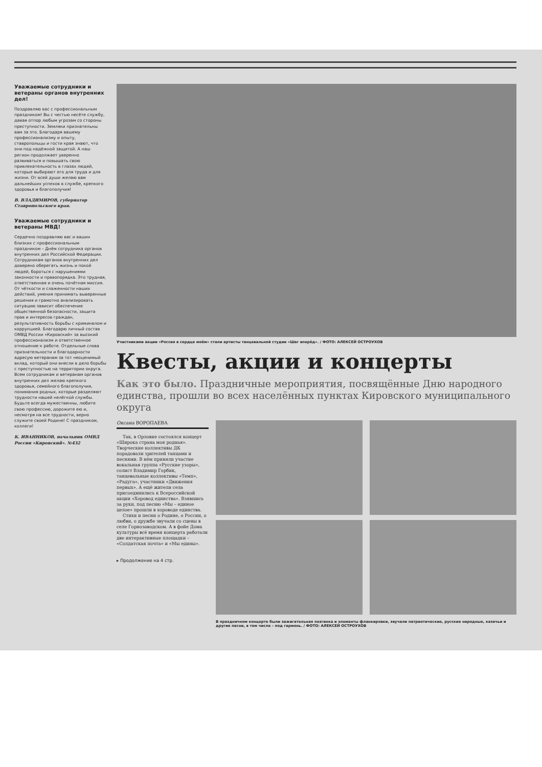Уважаемые сотрудники и ветераны органов внутренних дел!
Поздравляю вас с профессиональным праздником! Вы с честью несёте службу, давая отпор любым угрозам со стороны преступности. Земляки признательны вам за это. Благодаря вашему профессионализму и опыту, ставропольцы и гости края знают, что они под надёжной защитой. А наш регион продолжает уверенно развиваться и повышать свою привлекательность в глазах людей, которые выбирают его для труда и для жизни. От всей души желаю вам дальнейших успехов в службе, крепкого здоровья и благополучия!
В. ВЛАДИМИРОВ, губернатор Ставропольского края.
Уважаемые сотрудники и ветераны МВД!
Сердечно поздравляю вас и ваших близких с профессиональным праздником – Днём сотрудника органов внутренних дел Российской Федерации.
Сотрудникам органов внутренних дел доверено оберегать жизнь и покой людей, бороться с нарушениями законности и правопорядка. Это трудная, ответственная и очень почётная миссия. От чёткости и слаженности наших действий, умения принимать выверенные решения и грамотно анализировать ситуацию зависит обеспечение общественной безопасности, защита прав и интересов граждан, результативность борьбы с криминалом и коррупцией. Благодарю личный состав ОМВД России «Кировский» за высокий профессионализм и ответственное отношение к работе. Отдельные слова признательности и благодарности адресую ветеранам за тот неоценимый вклад, который они внесли в дело борьбы с преступностью на территории округа. Всем сотрудникам и ветеранам органов внутренних дел желаю крепкого здоровья, семейного благополучия, понимания родных, которые разделяют трудности нашей нелёгкой службы. Будьте всегда мужественны, любите свою профессию, дорожите ею и, несмотря на все трудности, верно служите своей Родине! С праздником, коллеги!
К. ИВАННИКОВ, начальник ОМВД России «Кировский». №432
Участниками акции «Россия в сердце моём» стали артисты танцевальной студии «Шаг вперёд». / ФОТО: АЛЕКСЕЙ ОСТРОУХОВ
Квесты, акции и концерты
Как это было. Праздничные мероприятия, посвящённые Дню народного единства, прошли во всех населённых пунктах Кировского муниципального округа
Оксана ВОРОПАЕВА
Так, в Орловке состоялся концерт «Широка страна моя родная». Творческие коллективы ДК порадовали зрителей танцами и песнями. В нём приняли участие вокальная группа «Русские узоры», солист Владимир Горбик, танцевальные коллективы «Темп», «Радуга», участники «Движения первых». А ещё жители села присоединились к Всероссийской акции «Хоровод единства». Взявшись за руки, под песню «Мы – единое целое» прошли в хороводе единства.
Стихи и песни о Родине, о России, о любви, о дружбе звучали со сцены в селе Горнозаводском. А в фойе Дома культуры всё время концерта работали две интерактивные площадки – «Солдатская почта» и «Мы едины».
▸ Продолжение на 4 стр.
В праздничном концерте были зажигательная лезгинка и элементы фланкировки, звучали патриотические, русские народные, казачьи и другие песни, в том числе – под гармонь. / ФОТО: АЛЕКСЕЙ ОСТРОУХОВ